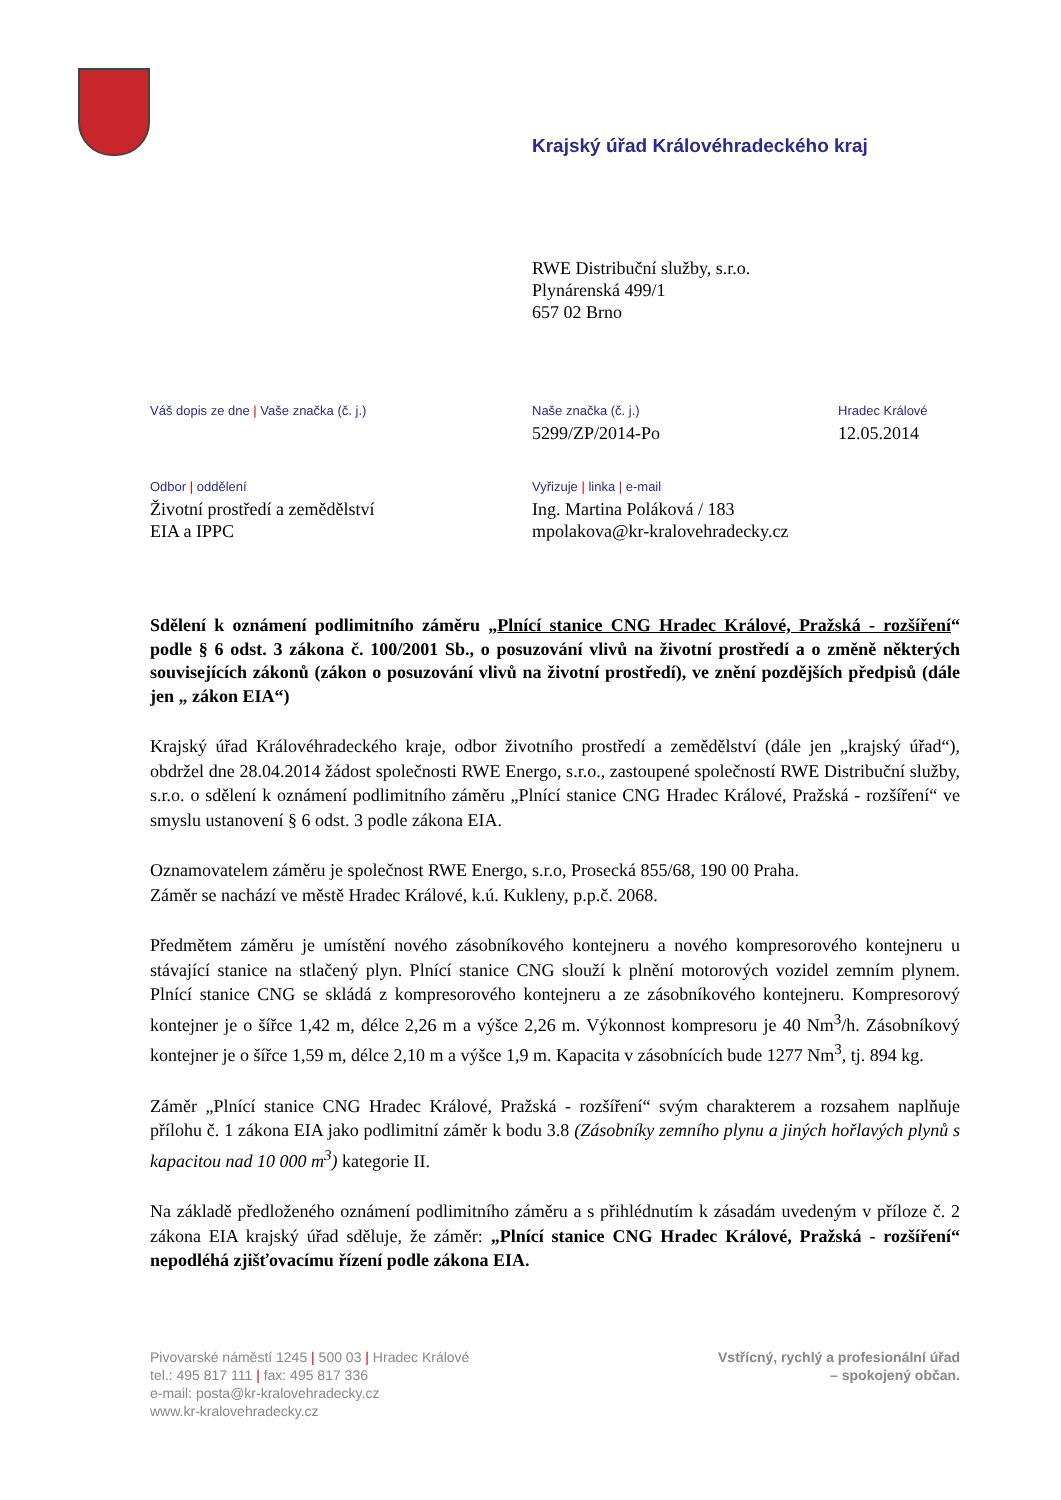Krajský úřad Královéhradeckého kraj
RWE Distribuční služby, s.r.o.
Plynárenská 499/1
657 02 Brno
Váš dopis ze dne | Vaše značka (č. j.)
Naše značka (č. j.)
5299/ZP/2014-Po
Hradec Králové
12.05.2014
Odbor | oddělení
Životní prostředí a zemědělství
EIA a IPPC
Vyřizuje | linka | e-mail
Ing. Martina Poláková / 183
mpolakova@kr-kralovehradecky.cz
Sdělení k oznámení podlimitního záměru „Plnící stanice CNG Hradec Králové, Pražská - rozšíření“ podle § 6 odst. 3 zákona č. 100/2001 Sb., o posuzování vlivů na životní prostředí a o změně některých souvisejících zákonů (zákon o posuzování vlivů na životní prostředí), ve znění pozdějších předpisů (dále jen „ zákon EIA“)
Krajský úřad Královéhradeckého kraje, odbor životního prostředí a zemědělství (dále jen „krajský úřad“), obdržel dne 28.04.2014 žádost společnosti RWE Energo, s.r.o., zastoupené společností RWE Distribuční služby, s.r.o. o sdělení k oznámení podlimitního záměru „Plnící stanice CNG Hradec Králové, Pražská - rozšíření“ ve smyslu ustanovení § 6 odst. 3 podle zákona EIA.
Oznamovatelem záměru je společnost RWE Energo, s.r.o, Prosecká 855/68, 190 00 Praha.
Záměr se nachází ve městě Hradec Králové, k.ú. Kukleny, p.p.č. 2068.
Předmětem záměru je umístění nového zásobníkového kontejneru a nového kompresorového kontejneru u stávající stanice na stlačený plyn. Plnící stanice CNG slouží k plnění motorových vozidel zemním plynem. Plnící stanice CNG se skládá z kompresorového kontejneru a ze zásobníkového kontejneru. Kompresorový kontejner je o šířce 1,42 m, délce 2,26 m a výšce 2,26 m. Výkonnost kompresoru je 40 Nm<sup>3</sup>/h. Zásobníkový kontejner je o šířce 1,59 m, délce 2,10 m a výšce 1,9 m. Kapacita v zásobnících bude 1277 Nm<sup>3</sup>, tj. 894 kg.
Záměr „Plnící stanice CNG Hradec Králové, Pražská - rozšíření“ svým charakterem a rozsahem naplňuje přílohu č. 1 zákona EIA jako podlimitní záměr k bodu 3.8 (Zásobníky zemního plynu a jiných hořlavých plynů s kapacitou nad 10 000 m<sup>3</sup>) kategorie II.
Na základě předloženého oznámení podlimitního záměru a s přihlédnutím k zásadám uvedeným v příloze č. 2 zákona EIA krajský úřad sděluje, že záměr: „Plnící stanice CNG Hradec Králové, Pražská - rozšíření“ nepodléhá zjišťovacímu řízení podle zákona EIA.
Pivovarské náměstí 1245 | 500 03 | Hradec Králové
tel.: 495 817 111 | fax: 495 817 336
e-mail: posta@kr-kralovehradecky.cz
www.kr-kralovehradecky.cz
Vstřícný, rychlý a profesionální úřad
– spokojený občan.